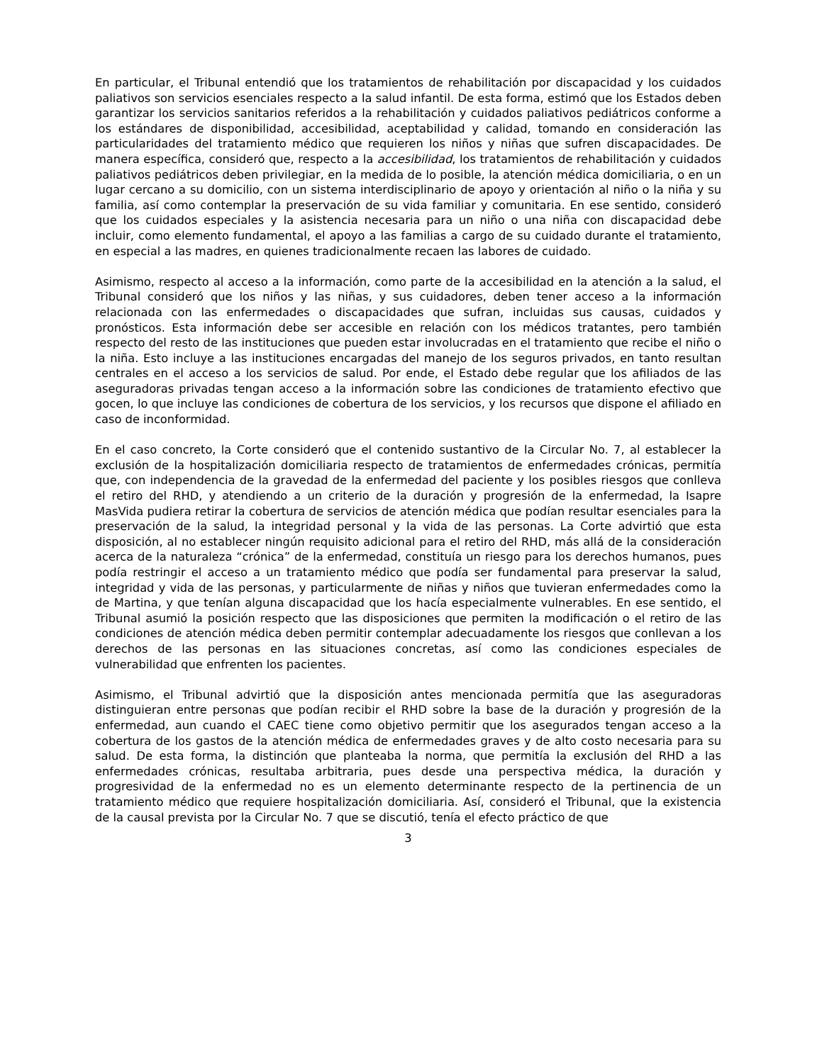En particular, el Tribunal entendió que los tratamientos de rehabilitación por discapacidad y los cuidados paliativos son servicios esenciales respecto a la salud infantil. De esta forma, estimó que los Estados deben garantizar los servicios sanitarios referidos a la rehabilitación y cuidados paliativos pediátricos conforme a los estándares de disponibilidad, accesibilidad, aceptabilidad y calidad, tomando en consideración las particularidades del tratamiento médico que requieren los niños y niñas que sufren discapacidades. De manera específica, consideró que, respecto a la accesibilidad, los tratamientos de rehabilitación y cuidados paliativos pediátricos deben privilegiar, en la medida de lo posible, la atención médica domiciliaria, o en un lugar cercano a su domicilio, con un sistema interdisciplinario de apoyo y orientación al niño o la niña y su familia, así como contemplar la preservación de su vida familiar y comunitaria. En ese sentido, consideró que los cuidados especiales y la asistencia necesaria para un niño o una niña con discapacidad debe incluir, como elemento fundamental, el apoyo a las familias a cargo de su cuidado durante el tratamiento, en especial a las madres, en quienes tradicionalmente recaen las labores de cuidado.
Asimismo, respecto al acceso a la información, como parte de la accesibilidad en la atención a la salud, el Tribunal consideró que los niños y las niñas, y sus cuidadores, deben tener acceso a la información relacionada con las enfermedades o discapacidades que sufran, incluidas sus causas, cuidados y pronósticos. Esta información debe ser accesible en relación con los médicos tratantes, pero también respecto del resto de las instituciones que pueden estar involucradas en el tratamiento que recibe el niño o la niña. Esto incluye a las instituciones encargadas del manejo de los seguros privados, en tanto resultan centrales en el acceso a los servicios de salud. Por ende, el Estado debe regular que los afiliados de las aseguradoras privadas tengan acceso a la información sobre las condiciones de tratamiento efectivo que gocen, lo que incluye las condiciones de cobertura de los servicios, y los recursos que dispone el afiliado en caso de inconformidad.
En el caso concreto, la Corte consideró que el contenido sustantivo de la Circular No. 7, al establecer la exclusión de la hospitalización domiciliaria respecto de tratamientos de enfermedades crónicas, permitía que, con independencia de la gravedad de la enfermedad del paciente y los posibles riesgos que conlleva el retiro del RHD, y atendiendo a un criterio de la duración y progresión de la enfermedad, la Isapre MasVida pudiera retirar la cobertura de servicios de atención médica que podían resultar esenciales para la preservación de la salud, la integridad personal y la vida de las personas. La Corte advirtió que esta disposición, al no establecer ningún requisito adicional para el retiro del RHD, más allá de la consideración acerca de la naturaleza “crónica” de la enfermedad, constituía un riesgo para los derechos humanos, pues podía restringir el acceso a un tratamiento médico que podía ser fundamental para preservar la salud, integridad y vida de las personas, y particularmente de niñas y niños que tuvieran enfermedades como la de Martina, y que tenían alguna discapacidad que los hacía especialmente vulnerables. En ese sentido, el Tribunal asumió la posición respecto que las disposiciones que permiten la modificación o el retiro de las condiciones de atención médica deben permitir contemplar adecuadamente los riesgos que conllevan a los derechos de las personas en las situaciones concretas, así como las condiciones especiales de vulnerabilidad que enfrenten los pacientes.
Asimismo, el Tribunal advirtió que la disposición antes mencionada permitía que las aseguradoras distinguieran entre personas que podían recibir el RHD sobre la base de la duración y progresión de la enfermedad, aun cuando el CAEC tiene como objetivo permitir que los asegurados tengan acceso a la cobertura de los gastos de la atención médica de enfermedades graves y de alto costo necesaria para su salud. De esta forma, la distinción que planteaba la norma, que permitía la exclusión del RHD a las enfermedades crónicas, resultaba arbitraria, pues desde una perspectiva médica, la duración y progresividad de la enfermedad no es un elemento determinante respecto de la pertinencia de un tratamiento médico que requiere hospitalización domiciliaria. Así, consideró el Tribunal, que la existencia de la causal prevista por la Circular No. 7 que se discutió, tenía el efecto práctico de que
3